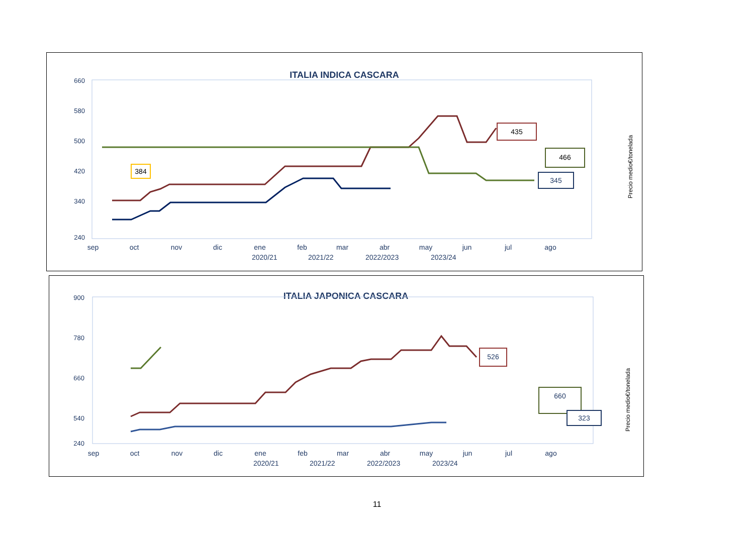ITALIA INDICA CASCARA
660
580
500
420
340
240
sep
oct
nov
dic
ene
feb
mar
abr
may
jun
jul
ago
435
466
345
384
Precio medio€/tonelada
2020/21
2021/22
2022/2023
2023/24
ITALIA JAPONICA CASCARA
900
780
660
540
240
sep
oct
nov
dic
ene
feb
mar
abr
may
jun
jul
ago
526
660
323
Precio medio€/tonelada
2020/21
2021/22
2022/2023
2023/24
11